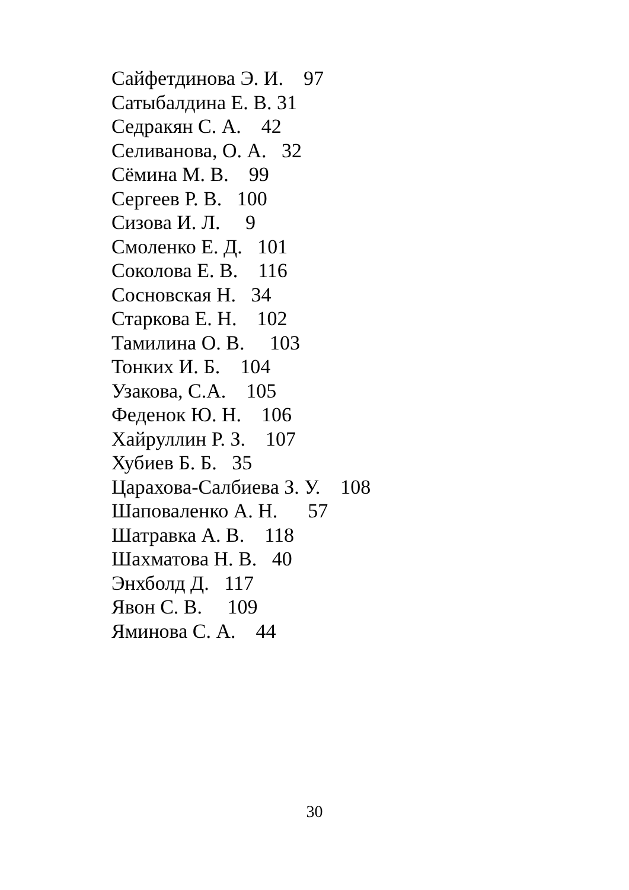Сайфетдинова Э. И. 97
Сатыбалдина Е. В. 31
Седракян С. А. 42
Селиванова, О. А. 32
Сёмина М. В. 99
Сергеев Р. В. 100
Сизова И. Л. 9
Смоленко Е. Д. 101
Соколова Е. В. 116
Сосновская Н. 34
Старкова Е. Н. 102
Тамилина О. В. 103
Тонких И. Б. 104
Узакова, С.А. 105
Феденок Ю. Н. 106
Хайруллин Р. З. 107
Хубиев Б. Б. 35
Царахова-Салбиева З. У. 108
Шаповаленко А. Н. 57
Шатравка А. В. 118
Шахматова Н. В. 40
Энхболд Д. 117
Явон С. В. 109
Яминова С. А. 44
30